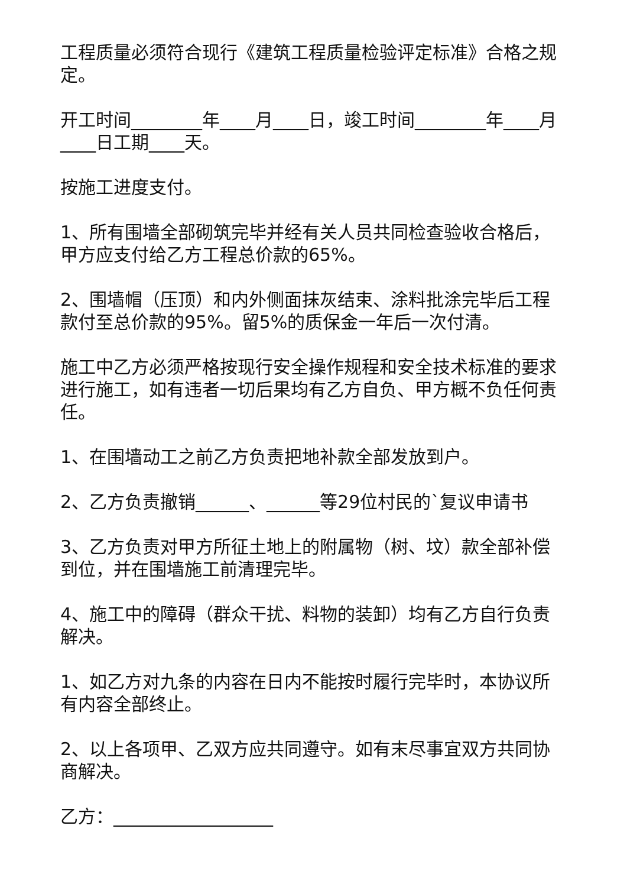工程质量必须符合现行《建筑工程质量检验评定标准》合格之规定。
开工时间________年____月____日，竣工时间________年____月____日工期____天。
按施工进度支付。
1、所有围墙全部砌筑完毕并经有关人员共同检查验收合格后，甲方应支付给乙方工程总价款的65%。
2、围墙帽（压顶）和内外侧面抹灰结束、涂料批涂完毕后工程款付至总价款的95%。留5%的质保金一年后一次付清。
施工中乙方必须严格按现行安全操作规程和安全技术标准的要求进行施工，如有违者一切后果均有乙方自负、甲方概不负任何责任。
1、在围墙动工之前乙方负责把地补款全部发放到户。
2、乙方负责撤销______、______等29位村民的`复议申请书
3、乙方负责对甲方所征土地上的附属物（树、坟）款全部补偿到位，并在围墙施工前清理完毕。
4、施工中的障碍（群众干扰、料物的装卸）均有乙方自行负责解决。
1、如乙方对九条的内容在日内不能按时履行完毕时，本协议所有内容全部终止。
2、以上各项甲、乙双方应共同遵守。如有末尽事宜双方共同协商解决。
乙方：__________________